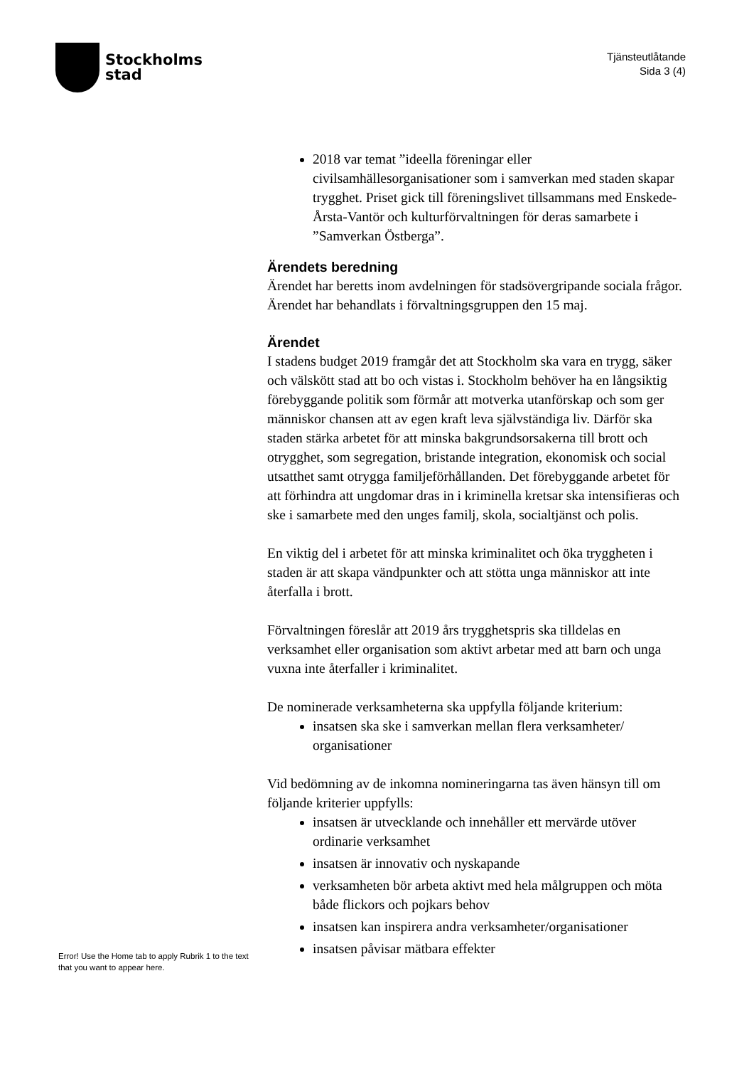Stockholms
stad
Tjänsteutlåtande
Sida 3 (4)
2018 var temat ”ideella föreningar eller civilsamhällesorganisationer som i samverkan med staden skapar trygghet. Priset gick till föreningslivet tillsammans med Enskede-Årsta-Vantör och kulturförvaltningen för deras samarbete i ”Samverkan Östberga”.
Ärendets beredning
Ärendet har beretts inom avdelningen för stadsövergripande sociala frågor. Ärendet har behandlats i förvaltningsgruppen den 15 maj.
Ärendet
I stadens budget 2019 framgår det att Stockholm ska vara en trygg, säker och välskött stad att bo och vistas i. Stockholm behöver ha en långsiktig förebyggande politik som förmår att motverka utanförskap och som ger människor chansen att av egen kraft leva självständiga liv. Därför ska staden stärka arbetet för att minska bakgrundsorsakerna till brott och otrygghet, som segregation, bristande integration, ekonomisk och social utsatthet samt otrygga familjeförhållanden. Det förebyggande arbetet för att förhindra att ungdomar dras in i kriminella kretsar ska intensifieras och ske i samarbete med den unges familj, skola, socialtjänst och polis.
En viktig del i arbetet för att minska kriminalitet och öka tryggheten i staden är att skapa vändpunkter och att stötta unga människor att inte återfalla i brott.
Förvaltningen föreslår att 2019 års trygghetspris ska tilldelas en verksamhet eller organisation som aktivt arbetar med att barn och unga vuxna inte återfaller i kriminalitet.
De nominerade verksamheterna ska uppfylla följande kriterium:
insatsen ska ske i samverkan mellan flera verksamheter/ organisationer
Vid bedömning av de inkomna nomineringarna tas även hänsyn till om följande kriterier uppfylls:
insatsen är utvecklande och innehåller ett mervärde utöver ordinarie verksamhet
insatsen är innovativ och nyskapande
verksamheten bör arbeta aktivt med hela målgruppen och möta både flickors och pojkars behov
insatsen kan inspirera andra verksamheter/organisationer
insatsen påvisar mätbara effekter
Error! Use the Home tab to apply Rubrik 1 to the text that you want to appear here.